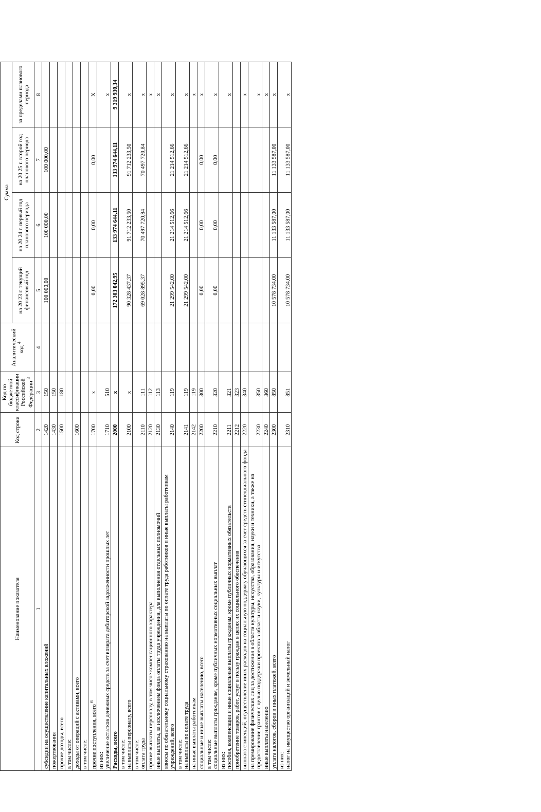| Наименование показателя | Код строки | Код по бюджетной классификации Российской Федерации <sup>3</sup> | Аналитический код <sup>4</sup> | Сумма | | | |
| --- | --- | --- | --- | --- | --- | --- | --- |
| | | | | на 20 23 г. текущий финансовый год | на 20 24 г. первый год планового периода | на 20 25 г. второй год планового периода | за пределами планового периода |
| 1 | 2 | 3 | 4 | 5 | 6 | 7 | 8 |
| субсидии на осуществление капитальных вложений | 1420 | 150 | | 100 000,00 | 100 000,00 | 100 000,00 | |
| пожертвования | 1430 | 150 | | | | | |
| прочие доходы, всего | 1500 | 180 | | | | | |
| в том числе: | | | | | | | |
| доходы от операций с активами, всего | 1600 | | | | | | |
| в том числе: | | | | | | | |
| прочие поступления, всего <sup>6</sup> | 1700 | x | | 0,00 | 0,00 | 0,00 | X |
| из них: увеличение остатков денежных средств за счет возврата дебиторской задолженности прошлых лет | 1710 | 510 | | | | | x |
| Расходы, всего | 2000 | x | | 172 303 042,95 | 133 974 644,11 | 133 974 644,11 | 9 319 930,34 |
| в том числе: на выплаты персоналу, всего | 2100 | x | | 90 328 437,37 | 91 712 233,50 | 91 712 233,50 | x |
| в том числе: оплата труда | 2110 | 111 | | 69 028 895,37 | 70 497 720,84 | 70 497 720,84 | x |
| прочие выплаты персоналу, в том числе компенсационного характера | 2120 | 112 | | | | | x |
| иные выплаты, за исключением фонда оплаты труда учреждения, для выполнения отдельных полномочий | 2130 | 113 | | | | | x |
| взносы по обязательному социальному страхованию на выплаты по оплате труда работников и иные выплаты работникам учреждений, всего | 2140 | 119 | | 21 299 542,00 | 21 214 512,66 | 21 214 512,66 | x |
| в том числе: на выплаты по оплате труда | 2141 | 119 | | 21 299 542,00 | 21 214 512,66 | 21 214 512,66 | x |
| на иные выплаты работникам | 2142 | 119 | | | | | x |
| социальные и иные выплаты населению, всего | 2200 | 300 | | 0,00 | 0,00 | 0,00 | x |
| в том числе: социальные выплаты гражданам, кроме публичных нормативных социальных выплат | 2210 | 320 | | 0,00 | 0,00 | 0,00 | x |
| из них: пособия, компенсации и иные социальные выплаты гражданам, кроме публичных нормативных обязательств | 2211 | 321 | | | | | x |
| приобретение товаров, работ, услуг в пользу граждан в целях их социального обеспечения | 2212 | 323 | | | | | |
| выплата стипендий, осуществление иных расходов на социальную поддержку обучающихся за счет средств стипендиального фонда | 2220 | 340 | | | | | x |
| на премирование физических лиц за достижения в области культуры, искусства, образования, науки и техники, а также на предоставление грантов с целью поддержки проектов в области науки, культуры и искусства | 2230 | 350 | | | | | x |
| иные выплаты населению | 2240 | 360 | | | | | x |
| уплата налогов, сборов и иных платежей, всего | 2300 | 850 | | 10 578 734,00 | 11 133 587,00 | 11 133 587,00 | x |
| из них: налог на имущество организаций и земельный налог | 2310 | 851 | | 10 578 734,00 | 11 133 587,00 | 11 133 587,00 | x |